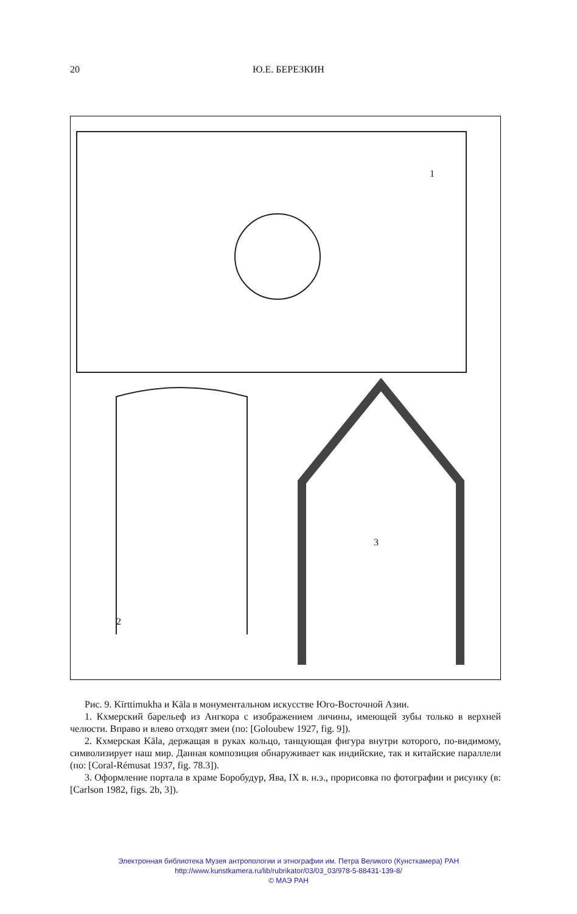20
Ю.Е. БЕРЕЗКИН
1
2
3
Рис. 9. Kīrttimukha и Kāla в монументальном искусстве Юго-Восточной Азии.
1. Кхмерский барельеф из Ангкора с изображением личины, имеющей зубы только в верхней челюсти. Вправо и влево отходят змеи (по: [Goloubew 1927, fig. 9]).
2. Кхмерская Kāla, держащая в руках кольцо, танцующая фигура внутри которого, по-видимому, символизирует наш мир. Данная композиция обнаруживает как индийские, так и китайские параллели (по: [Coral-Rémusat 1937, fig. 78.3]).
3. Оформление портала в храме Боробудур, Ява, IX в. н.э., прорисовка по фотографии и рисунку (в: [Carlson 1982, figs. 2b, 3]).
Электронная библиотека Музея антропологии и этнографии им. Петра Великого (Кунсткамера) РАН
http://www.kunstkamera.ru/lib/rubrikator/03/03_03/978-5-88431-139-8/
© МАЭ РАН